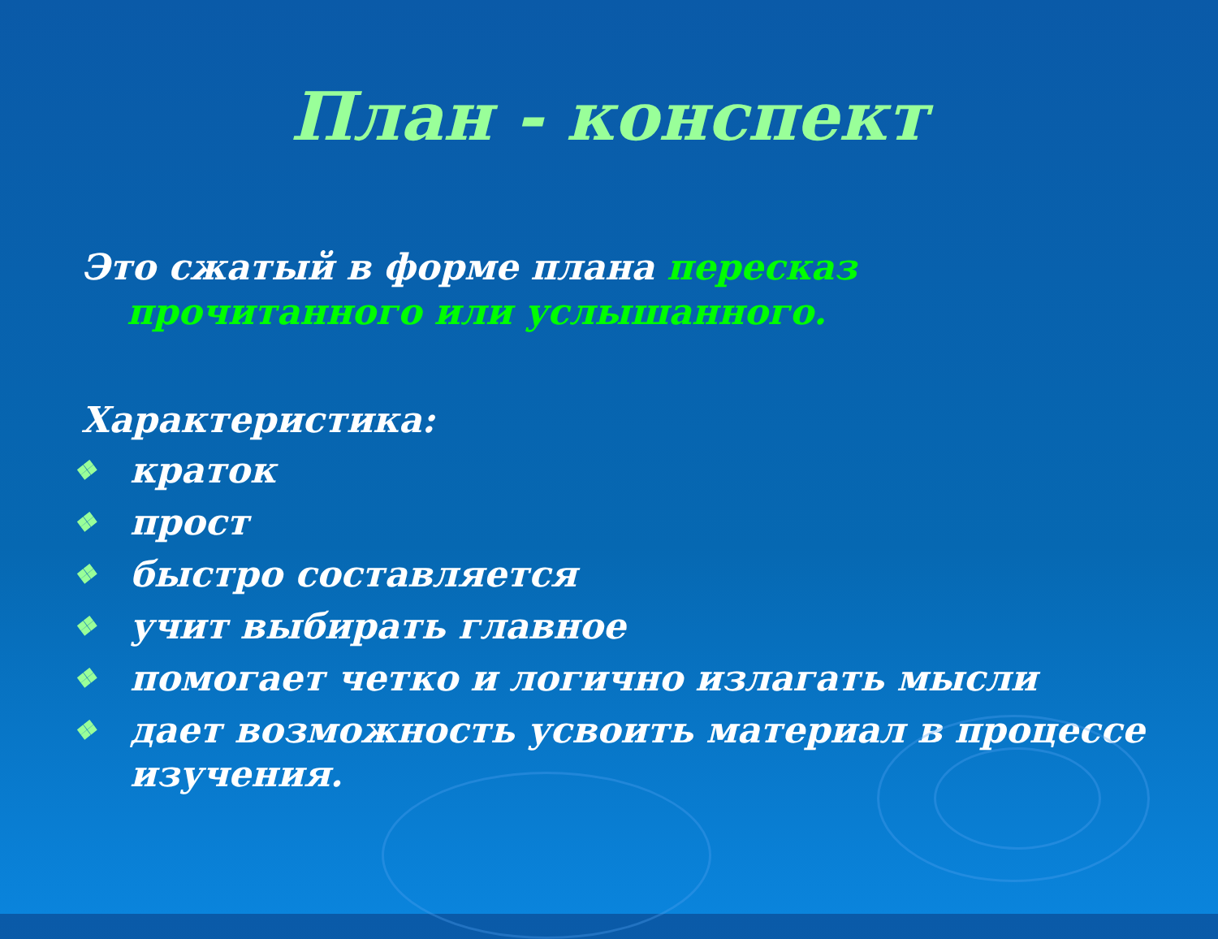План - конспект
Это сжатый в форме плана пересказ прочитанного или услышанного.
Характеристика:
❖ краток
❖ прост
❖ быстро составляется
❖ учит выбирать главное
❖ помогает четко и логично излагать мысли
❖ дает возможность усвоить материал в процессе изучения.